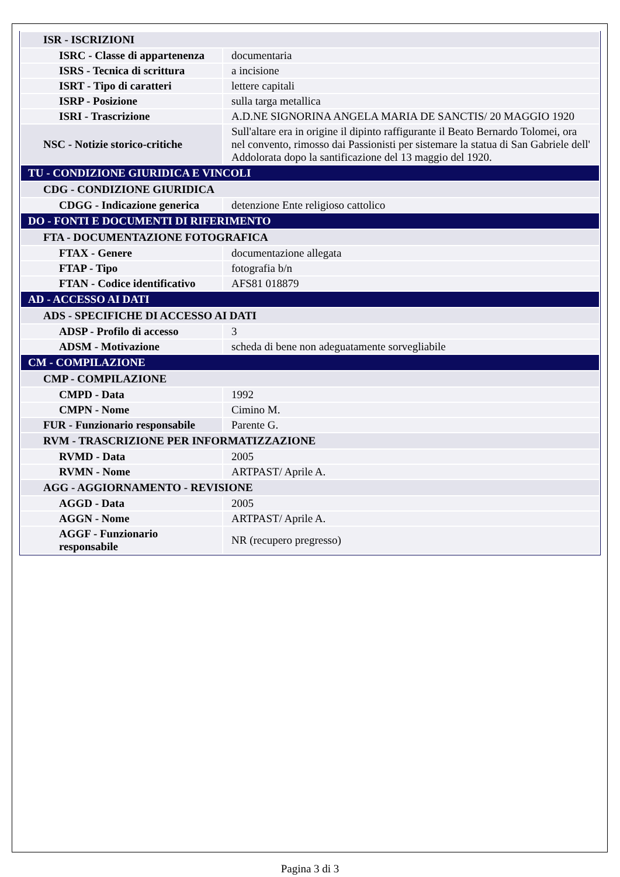| ISR - ISCRIZIONI | |
| ISRC - Classe di appartenenza | documentaria |
| ISRS - Tecnica di scrittura | a incisione |
| ISRT - Tipo di caratteri | lettere capitali |
| ISRP - Posizione | sulla targa metallica |
| ISRI - Trascrizione | A.D.NE SIGNORINA ANGELA MARIA DE SANCTIS/ 20 MAGGIO 1920 |
| NSC - Notizie storico-critiche | Sull'altare era in origine il dipinto raffigurante il Beato Bernardo Tolomei, ora nel convento, rimosso dai Passionisti per sistemare la statua di San Gabriele dell' Addolorata dopo la santificazione del 13 maggio del 1920. |
| TU - CONDIZIONE GIURIDICA E VINCOLI | |
| CDG - CONDIZIONE GIURIDICA | |
| CDGG - Indicazione generica | detenzione Ente religioso cattolico |
| DO - FONTI E DOCUMENTI DI RIFERIMENTO | |
| FTA - DOCUMENTAZIONE FOTOGRAFICA | |
| FTAX - Genere | documentazione allegata |
| FTAP - Tipo | fotografia b/n |
| FTAN - Codice identificativo | AFS81 018879 |
| AD - ACCESSO AI DATI | |
| ADS - SPECIFICHE DI ACCESSO AI DATI | |
| ADSP - Profilo di accesso | 3 |
| ADSM - Motivazione | scheda di bene non adeguatamente sorvegliabile |
| CM - COMPILAZIONE | |
| CMP - COMPILAZIONE | |
| CMPD - Data | 1992 |
| CMPN - Nome | Cimino M. |
| FUR - Funzionario responsabile | Parente G. |
| RVM - TRASCRIZIONE PER INFORMATIZZAZIONE | |
| RVMD - Data | 2005 |
| RVMN - Nome | ARTPAST/ Aprile A. |
| AGG - AGGIORNAMENTO - REVISIONE | |
| AGGD - Data | 2005 |
| AGGN - Nome | ARTPAST/ Aprile A. |
| AGGF - Funzionario responsabile | NR (recupero pregresso) |
Pagina 3 di 3